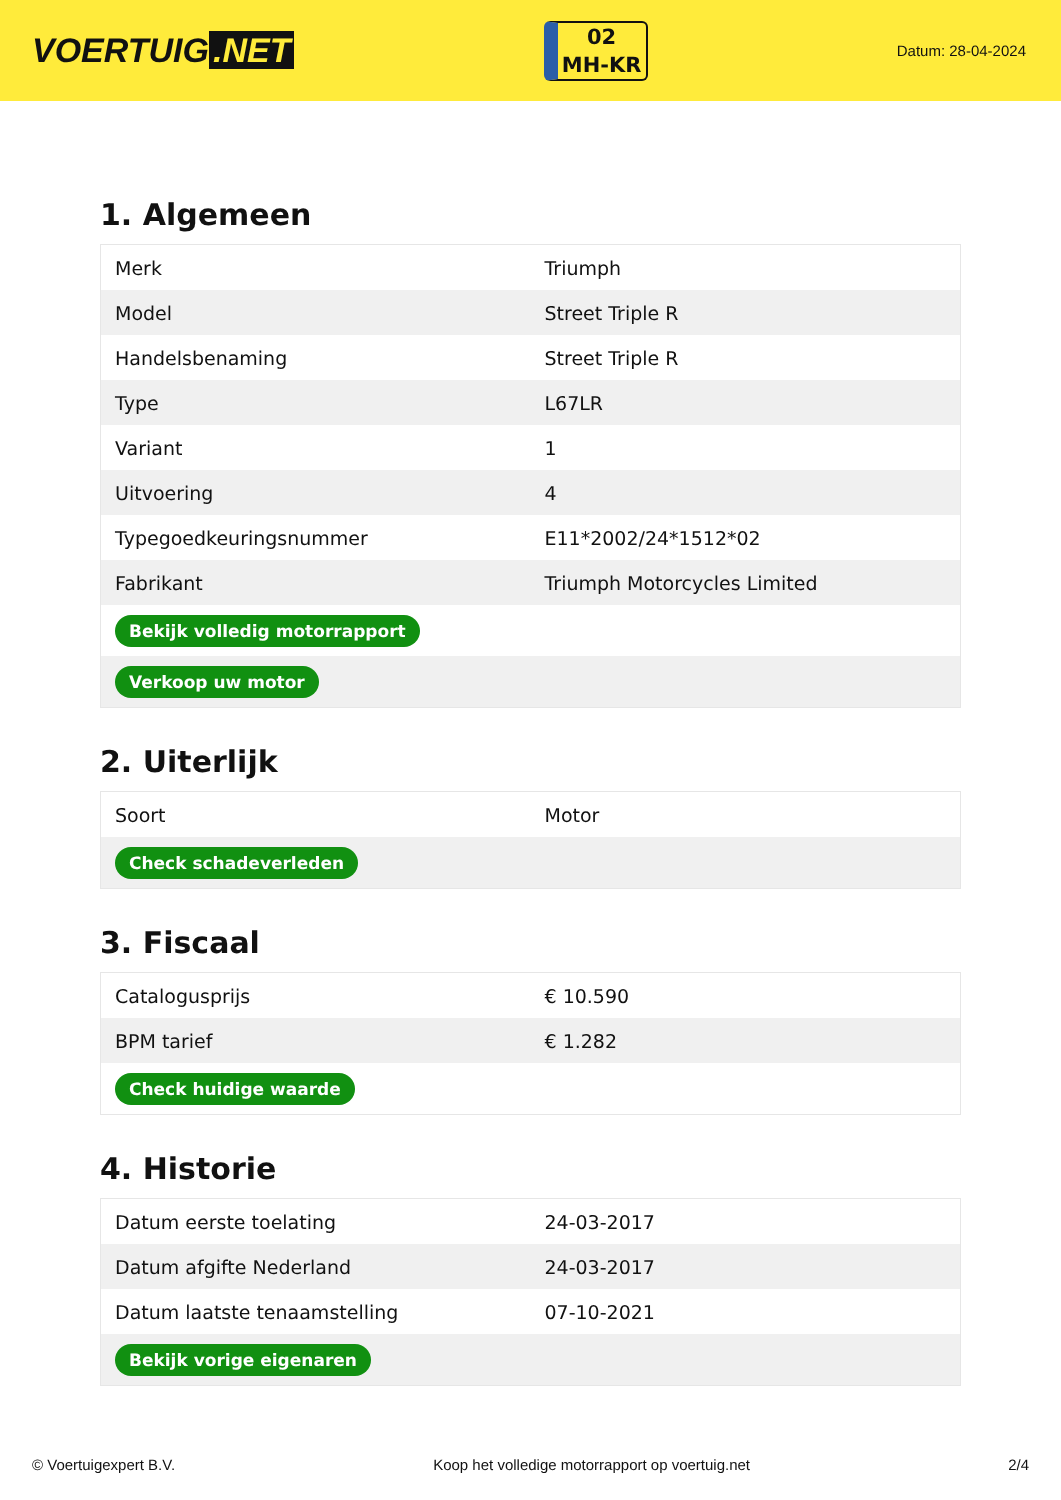VOERTUIG.NET
02
MH-KR
Datum: 28-04-2024
1. Algemeen
| Merk | Triumph |
| Model | Street Triple R |
| Handelsbenaming | Street Triple R |
| Type | L67LR |
| Variant | 1 |
| Uitvoering | 4 |
| Typegoedkeuringsnummer | E11*2002/24*1512*02 |
| Fabrikant | Triumph Motorcycles Limited |
| Bekijk volledig motorrapport | |
| Verkoop uw motor | |
2. Uiterlijk
| Soort | Motor |
| Check schadeverleden | |
3. Fiscaal
| Catalogusprijs | € 10.590 |
| BPM tarief | € 1.282 |
| Check huidige waarde | |
4. Historie
| Datum eerste toelating | 24-03-2017 |
| Datum afgifte Nederland | 24-03-2017 |
| Datum laatste tenaamstelling | 07-10-2021 |
| Bekijk vorige eigenaren | |
© Voertuigexpert B.V. Koop het volledige motorrapport op voertuig.net 2/4